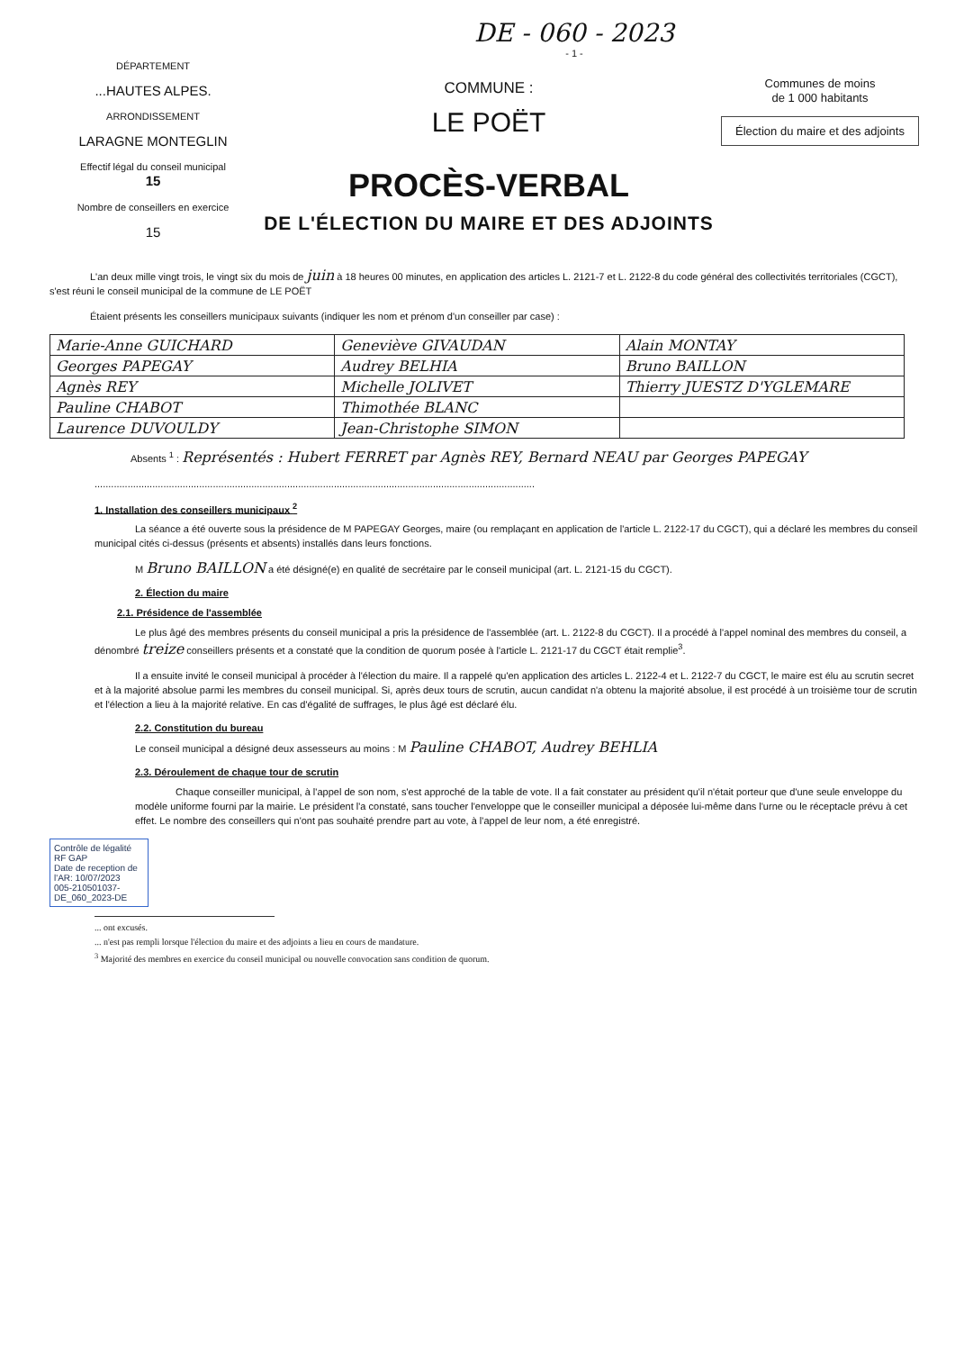DE - 060 - 2023
- 1 -
DÉPARTEMENT
...HAUTES ALPES.
ARRONDISSEMENT
LARAGNE MONTEGLIN
Effectif légal du conseil municipal
15
Nombre de conseillers en exercice
15
COMMUNE :
LE POËT
PROCÈS-VERBAL
DE L'ÉLECTION DU MAIRE ET DES ADJOINTS
Communes de moins
de 1 000 habitants
Élection du maire et des adjoints
L'an deux mille vingt trois, le vingt six du mois de juin à 18 heures 00 minutes, en application des articles L. 2121-7 et L. 2122-8 du code général des collectivités territoriales (CGCT), s'est réuni le conseil municipal de la commune de LE POËT
Étaient présents les conseillers municipaux suivants (indiquer les nom et prénom d'un conseiller par case) :
| Marie-Anne GUICHARD | Geneviève GIVAUDAN | Alain MONTAY |
| Georges PAPEGAY | Audrey BELHIA | Bruno BAILLON |
| Agnès REY | Michelle JOLIVET | Thierry JUESTZ D'YGLEMARE |
| Pauline CHABOT | Thimothée BLANC | |
| Laurence DUVOULDY | Jean-Christophe SIMON | |
Absents <sup>1</sup> : Représentés : Hubert FERRET par Agnès REY, Bernard NEAU par Georges PAPEGAY
................................................................................................................................................................
1. Installation des conseillers municipaux <sup>2</sup>
La séance a été ouverte sous la présidence de M PAPEGAY Georges, maire (ou remplaçant en application de l'article L. 2122-17 du CGCT), qui a déclaré les membres du conseil municipal cités ci-dessus (présents et absents) installés dans leurs fonctions.
M Bruno BAILLON a été désigné(e) en qualité de secrétaire par le conseil municipal (art. L. 2121-15 du CGCT).
2. Élection du maire
2.1. Présidence de l'assemblée
Le plus âgé des membres présents du conseil municipal a pris la présidence de l'assemblée (art. L. 2122-8 du CGCT). Il a procédé à l'appel nominal des membres du conseil, a dénombré treize conseillers présents et a constaté que la condition de quorum posée à l'article L. 2121-17 du CGCT était remplie<sup>3</sup>.
Il a ensuite invité le conseil municipal à procéder à l'élection du maire. Il a rappelé qu'en application des articles L. 2122-4 et L. 2122-7 du CGCT, le maire est élu au scrutin secret et à la majorité absolue parmi les membres du conseil municipal. Si, après deux tours de scrutin, aucun candidat n'a obtenu la majorité absolue, il est procédé à un troisième tour de scrutin et l'élection a lieu à la majorité relative. En cas d'égalité de suffrages, le plus âgé est déclaré élu.
2.2. Constitution du bureau
Le conseil municipal a désigné deux assesseurs au moins : M Pauline CHABOT, Audrey BEHLIA
2.3. Déroulement de chaque tour de scrutin
Chaque conseiller municipal, à l'appel de son nom, s'est approché de la table de vote. Il a fait constater au président qu'il n'était porteur que d'une seule enveloppe du modèle uniforme fourni par la mairie. Le président l'a constaté, sans toucher l'enveloppe que le conseiller municipal a déposée lui-même dans l'urne ou le réceptacle prévu à cet effet. Le nombre des conseillers qui n'ont pas souhaité prendre part au vote, à l'appel de leur nom, a été enregistré.
Contrôle de légalité
RF GAP
Date de reception de l'AR: 10/07/2023
005-210501037-DE_060_2023-DE
... ont excusés.
... n'est pas rempli lorsque l'élection du maire et des adjoints a lieu en cours de mandature.
<sup>3</sup> Majorité des membres en exercice du conseil municipal ou nouvelle convocation sans condition de quorum.